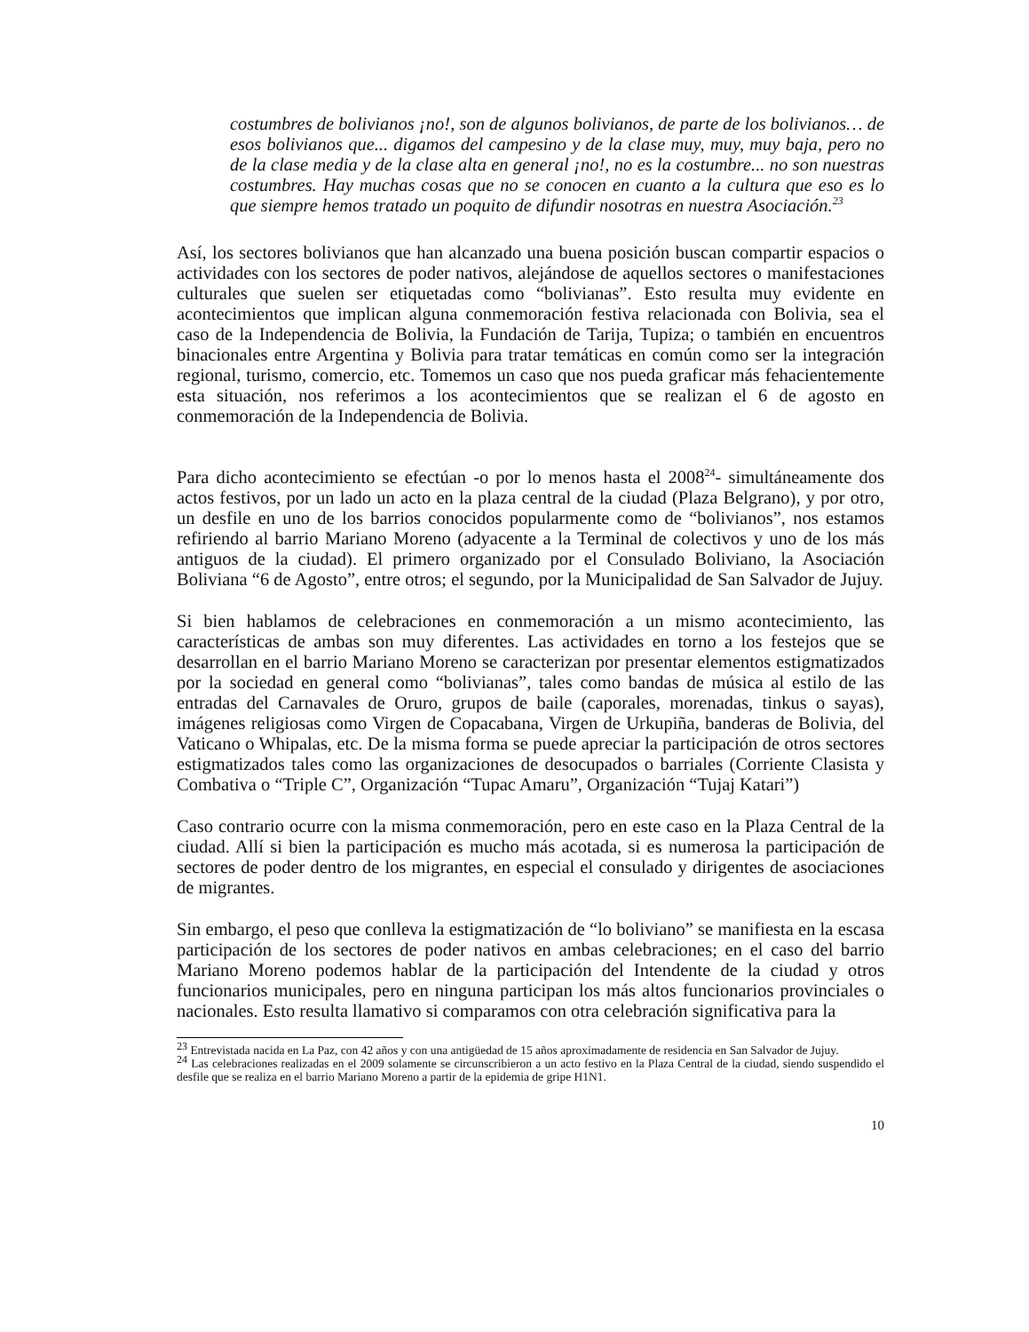costumbres de bolivianos ¡no!, son de algunos bolivianos, de parte de los bolivianos… de esos bolivianos que... digamos del campesino y de la clase muy, muy, muy baja, pero no de la clase media y de la clase alta en general ¡no!, no es la costumbre... no son nuestras costumbres. Hay muchas cosas que no se conocen en cuanto a la cultura que eso es lo que siempre hemos tratado un poquito de difundir nosotras en nuestra Asociación.<sup>23</sup>
Así, los sectores bolivianos que han alcanzado una buena posición buscan compartir espacios o actividades con los sectores de poder nativos, alejándose de aquellos sectores o manifestaciones culturales que suelen ser etiquetadas como “bolivianas”. Esto resulta muy evidente en acontecimientos que implican alguna conmemoración festiva relacionada con Bolivia, sea el caso de la Independencia de Bolivia, la Fundación de Tarija, Tupiza; o también en encuentros binacionales entre Argentina y Bolivia para tratar temáticas en común como ser la integración regional, turismo, comercio, etc. Tomemos un caso que nos pueda graficar más fehacientemente esta situación, nos referimos a los acontecimientos que se realizan el 6 de agosto en conmemoración de la Independencia de Bolivia.
Para dicho acontecimiento se efectúan -o por lo menos hasta el 2008<sup>24</sup>- simultáneamente dos actos festivos, por un lado un acto en la plaza central de la ciudad (Plaza Belgrano), y por otro, un desfile en uno de los barrios conocidos popularmente como de “bolivianos”, nos estamos refiriendo al barrio Mariano Moreno (adyacente a la Terminal de colectivos y uno de los más antiguos de la ciudad). El primero organizado por el Consulado Boliviano, la Asociación Boliviana “6 de Agosto”, entre otros; el segundo, por la Municipalidad de San Salvador de Jujuy.
Si bien hablamos de celebraciones en conmemoración a un mismo acontecimiento, las características de ambas son muy diferentes. Las actividades en torno a los festejos que se desarrollan en el barrio Mariano Moreno se caracterizan por presentar elementos estigmatizados por la sociedad en general como “bolivianas”, tales como bandas de música al estilo de las entradas del Carnavales de Oruro, grupos de baile (caporales, morenadas, tinkus o sayas), imágenes religiosas como Virgen de Copacabana, Virgen de Urkupiña, banderas de Bolivia, del Vaticano o Whipalas, etc. De la misma forma se puede apreciar la participación de otros sectores estigmatizados tales como las organizaciones de desocupados o barriales (Corriente Clasista y Combativa o “Triple C”, Organización “Tupac Amaru”, Organización “Tujaj Katari”)
Caso contrario ocurre con la misma conmemoración, pero en este caso en la Plaza Central de la ciudad. Allí si bien la participación es mucho más acotada, si es numerosa la participación de sectores de poder dentro de los migrantes, en especial el consulado y dirigentes de asociaciones de migrantes.
Sin embargo, el peso que conlleva la estigmatización de “lo boliviano” se manifiesta en la escasa participación de los sectores de poder nativos en ambas celebraciones; en el caso del barrio Mariano Moreno podemos hablar de la participación del Intendente de la ciudad y otros funcionarios municipales, pero en ninguna participan los más altos funcionarios provinciales o nacionales. Esto resulta llamativo si comparamos con otra celebración significativa para la
<sup>23</sup> Entrevistada nacida en La Paz, con 42 años y con una antigüedad de 15 años aproximadamente de residencia en San Salvador de Jujuy.
<sup>24</sup> Las celebraciones realizadas en el 2009 solamente se circunscribieron a un acto festivo en la Plaza Central de la ciudad, siendo suspendido el desfile que se realiza en el barrio Mariano Moreno a partir de la epidemia de gripe H1N1.
10